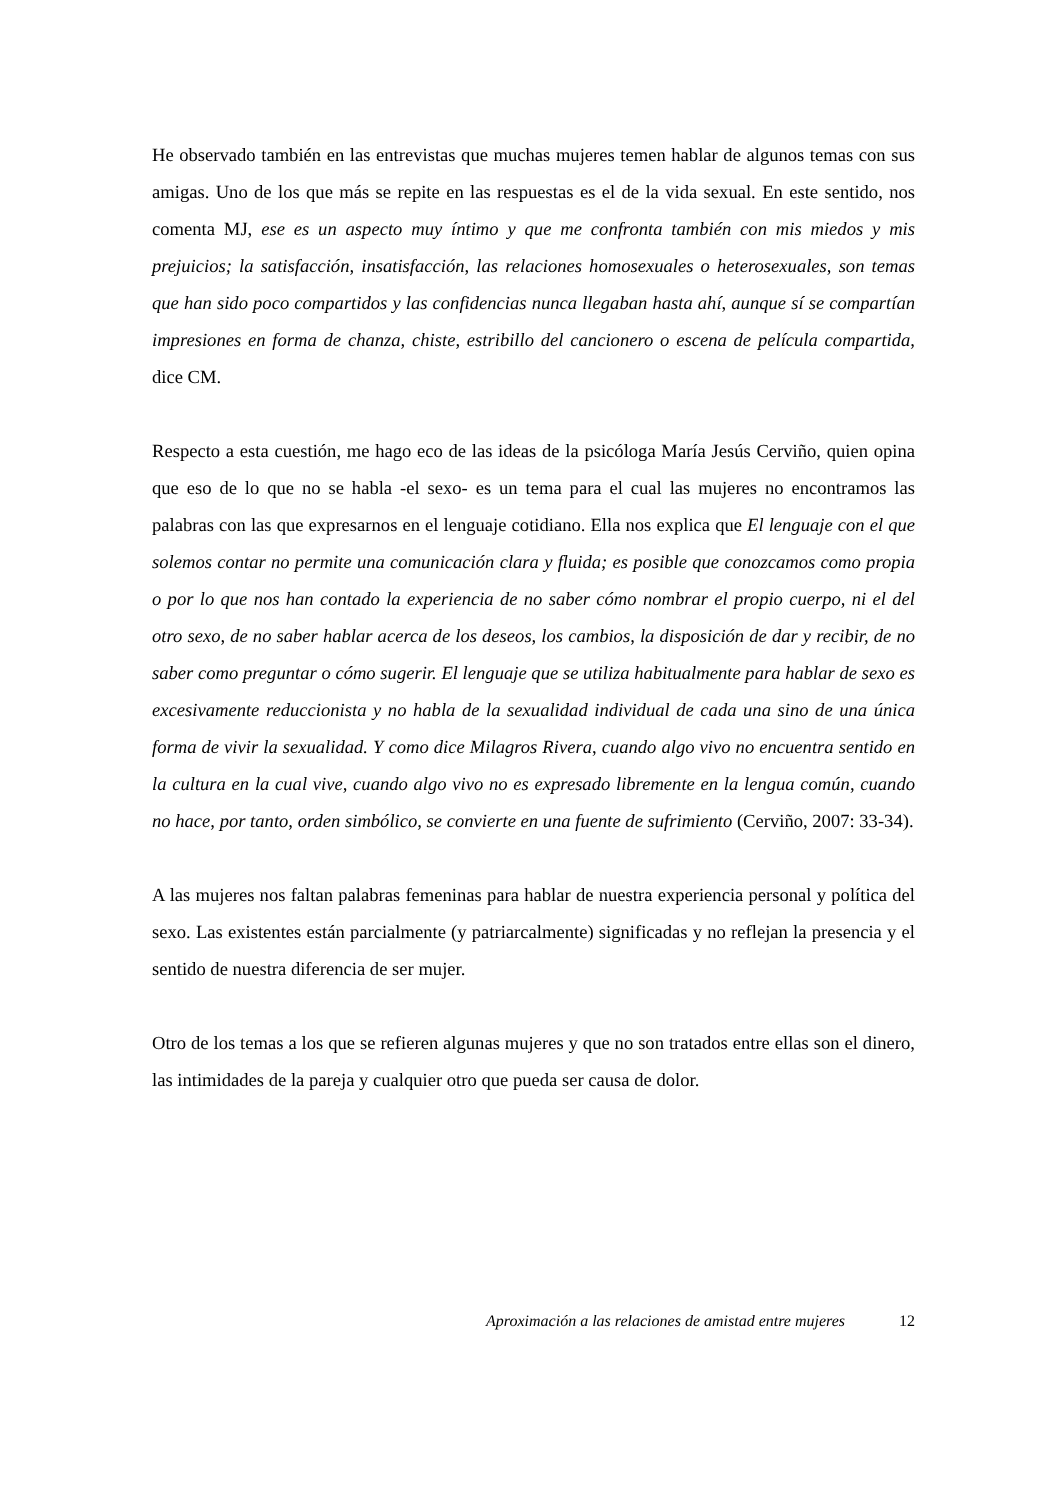He observado también en las entrevistas que muchas mujeres temen hablar de algunos temas con sus amigas. Uno de los que más se repite en las respuestas es el de la vida sexual. En este sentido, nos comenta MJ, ese es un aspecto muy íntimo y que me confronta también con mis miedos y mis prejuicios; la satisfacción, insatisfacción, las relaciones homosexuales o heterosexuales, son temas que han sido poco compartidos y las confidencias nunca llegaban hasta ahí, aunque sí se compartían impresiones en forma de chanza, chiste, estribillo del cancionero o escena de película compartida, dice CM.
Respecto a esta cuestión, me hago eco de las ideas de la psicóloga María Jesús Cerviño, quien opina que eso de lo que no se habla -el sexo- es un tema para el cual las mujeres no encontramos las palabras con las que expresarnos en el lenguaje cotidiano. Ella nos explica que El lenguaje con el que solemos contar no permite una comunicación clara y fluida; es posible que conozcamos como propia o por lo que nos han contado la experiencia de no saber cómo nombrar el propio cuerpo, ni el del otro sexo, de no saber hablar acerca de los deseos, los cambios, la disposición de dar y recibir, de no saber como preguntar o cómo sugerir. El lenguaje que se utiliza habitualmente para hablar de sexo es excesivamente reduccionista y no habla de la sexualidad individual de cada una sino de una única forma de vivir la sexualidad. Y como dice Milagros Rivera, cuando algo vivo no encuentra sentido en la cultura en la cual vive, cuando algo vivo no es expresado libremente en la lengua común, cuando no hace, por tanto, orden simbólico, se convierte en una fuente de sufrimiento (Cerviño, 2007: 33-34).
A las mujeres nos faltan palabras femeninas para hablar de nuestra experiencia personal y política del sexo. Las existentes están parcialmente (y patriarcalmente) significadas y no reflejan la presencia y el sentido de nuestra diferencia de ser mujer.
Otro de los temas a los que se refieren algunas mujeres y que no son tratados entre ellas son el dinero, las intimidades de la pareja y cualquier otro que pueda ser causa de dolor.
Aproximación a las relaciones de amistad entre mujeres 12